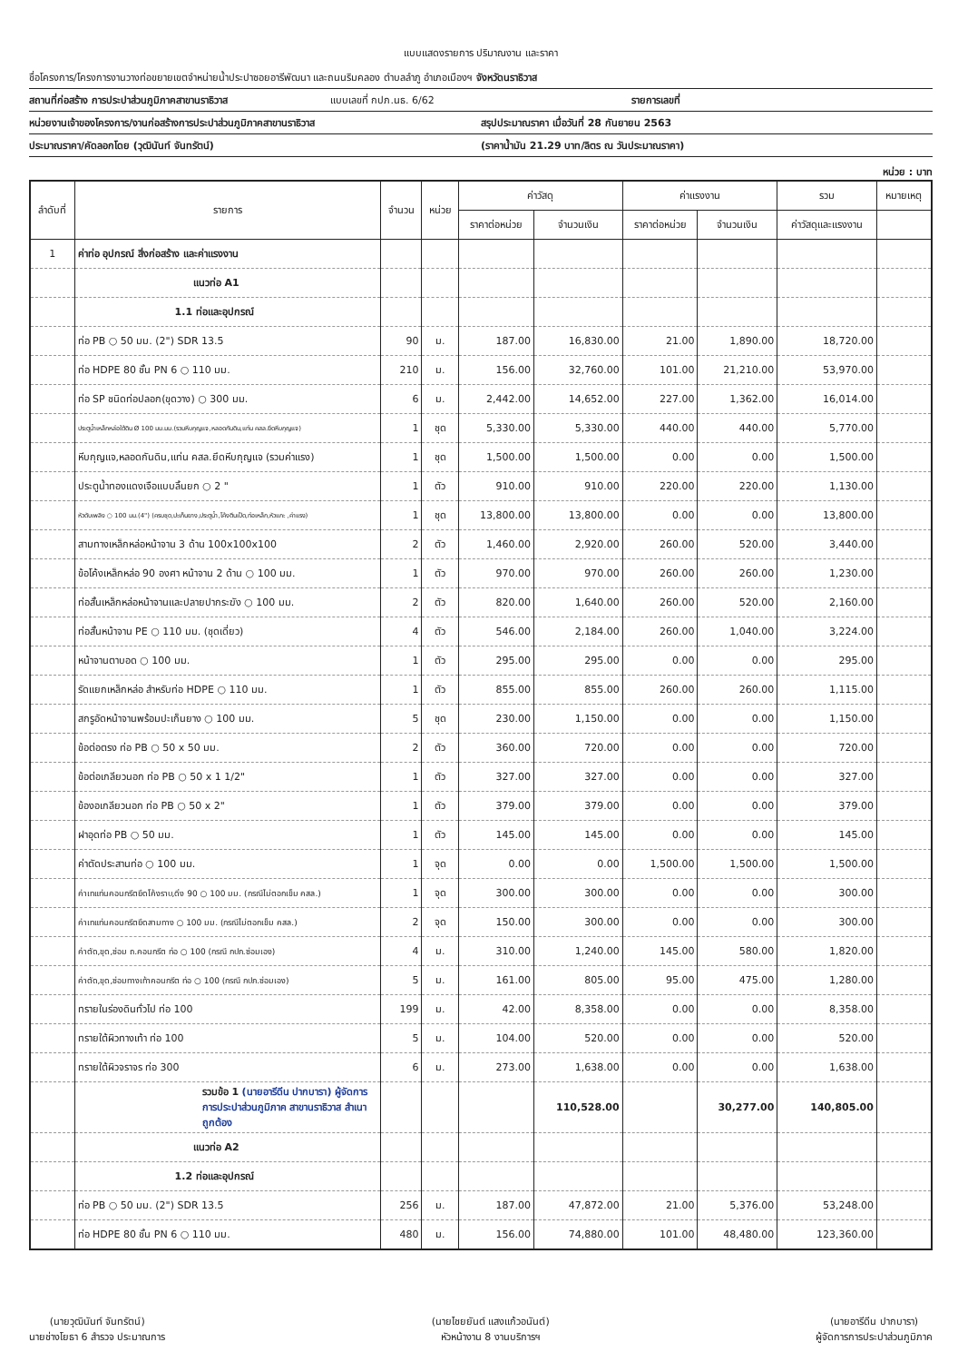แบบแสดงรายการ ปริมาณงาน และราคา
ชื่อโครงการ/โครงการงานวางท่อขยายเขตจำหน่ายน้ำประปาซอยอารีพัฒนา และถนนริมคลอง ตำบลลำภู อำเภอเมืองฯ จังหวัดนราธิวาส
สถานที่ก่อสร้าง การประปาส่วนภูมิภาคสาขานราธิวาส
แบบเลขที่ กปภ.นธ. 6/62 รายการเลขที่
หน่วยงานเจ้าของโครงการ/งานก่อสร้างการประปาส่วนภูมิภาคสาขานราธิวาส
สรุปประมาณราคา เมื่อวันที่ 28 กันยายน 2563
ประมาณราคา/คัดลอกโดย (วุฒินันท์ จันทรัตน์)
(ราคาน้ำมัน 21.29 บาท/ลิตร ณ วันประมาณราคา)
หน่วย : บาท
| ลำดับที่ | รายการ | จำนวน | หน่วย | ค่าวัสดุ | | ค่าแรงงาน | | รวม | หมายเหตุ |
| --- | --- | --- | --- | --- | --- | --- | --- | --- | --- |
| | | | | ราคาต่อหน่วย | จำนวนเงิน | ราคาต่อหน่วย | จำนวนเงิน | ค่าวัสดุและแรงงาน | |
| 1 | ค่าท่อ อุปกรณ์ สิ่งก่อสร้าง และค่าแรงงาน | | | | | | | | |
| | แนวท่อ A1 | | | | | | | | |
| | 1.1 ท่อและอุปกรณ์ | | | | | | | | |
| | ท่อ PB ○ 50 มม. (2") SDR 13.5 | 90 | ม. | 187.00 | 16,830.00 | 21.00 | 1,890.00 | 18,720.00 | |
| | ท่อ HDPE 80 ชั้น PN 6 ○ 110 มม. | 210 | ม. | 156.00 | 32,760.00 | 101.00 | 21,210.00 | 53,970.00 | |
| | ท่อ SP ชนิดท่อปลอก(ขุดวาง) ○ 300 มม. | 6 | ม. | 2,442.00 | 14,652.00 | 227.00 | 1,362.00 | 16,014.00 | |
| | ประตูน้ำเหล็กหล่อใต้ดิน Ø 100 มม.มม.(รวมหีบกุญแจ,หลอดกันดิน,แท่น คสล.ยึดหีบกุญแจ) | 1 | ชุด | 5,330.00 | 5,330.00 | 440.00 | 440.00 | 5,770.00 | |
| | หีบกุญแจ,หลอดกันดิน,แท่น คสล.ยึดหีบกุญแจ (รวมค่าแรง) | 1 | ชุด | 1,500.00 | 1,500.00 | 0.00 | 0.00 | 1,500.00 | |
| | ประตูน้ำทองแดงเจือแบบลิ้นยก ○ 2 " | 1 | ตัว | 910.00 | 910.00 | 220.00 | 220.00 | 1,130.00 | |
| | หัวดับเพลิง ○ 100 มม.(4") (ครบชุด,ปะเก็นยาง,ประตูน้ำ,โค้งตีนเป็ด,ท่อเหล็ก,หัวแกะ ,ค่าแรง) | 1 | ชุด | 13,800.00 | 13,800.00 | 0.00 | 0.00 | 13,800.00 | |
| | สามทางเหล็กหล่อหน้าจาน 3 ด้าน 100x100x100 | 2 | ตัว | 1,460.00 | 2,920.00 | 260.00 | 520.00 | 3,440.00 | |
| | ข้อโค้งเหล็กหล่อ 90 องศา หน้าจาน 2 ด้าน ○ 100 มม. | 1 | ตัว | 970.00 | 970.00 | 260.00 | 260.00 | 1,230.00 | |
| | ท่อสั้นเหล็กหล่อหน้าจานและปลายปากระฆัง ○ 100 มม. | 2 | ตัว | 820.00 | 1,640.00 | 260.00 | 520.00 | 2,160.00 | |
| | ท่อสั้นหน้าจาน PE ○ 110 มม. (ชุดเดี่ยว) | 4 | ตัว | 546.00 | 2,184.00 | 260.00 | 1,040.00 | 3,224.00 | |
| | หน้าจานตาบอด ○ 100 มม. | 1 | ตัว | 295.00 | 295.00 | 0.00 | 0.00 | 295.00 | |
| | รัดแยกเหล็กหล่อ สำหรับท่อ HDPE ○ 110 มม. | 1 | ตัว | 855.00 | 855.00 | 260.00 | 260.00 | 1,115.00 | |
| | สกรูอัดหน้าจานพร้อมปะเก็นยาง ○ 100 มม. | 5 | ชุด | 230.00 | 1,150.00 | 0.00 | 0.00 | 1,150.00 | |
| | ข้อต่อตรง ท่อ PB ○ 50 x 50 มม. | 2 | ตัว | 360.00 | 720.00 | 0.00 | 0.00 | 720.00 | |
| | ข้อต่อเกลียวนอก ท่อ PB ○ 50 x 1 1/2" | 1 | ตัว | 327.00 | 327.00 | 0.00 | 0.00 | 327.00 | |
| | ข้องอเกลียวนอก ท่อ PB ○ 50 x 2" | 1 | ตัว | 379.00 | 379.00 | 0.00 | 0.00 | 379.00 | |
| | ฝาอุดท่อ PB ○ 50 มม. | 1 | ตัว | 145.00 | 145.00 | 0.00 | 0.00 | 145.00 | |
| | ค่าตัดประสานท่อ ○ 100 มม. | 1 | จุด | 0.00 | 0.00 | 1,500.00 | 1,500.00 | 1,500.00 | |
| | ค่าเทแท่นคอนกรีตยึดโค้งราบ,ดิ่ง 90 ○ 100 มม. (กรณีไม่ตอกเข็ม คสล.) | 1 | จุด | 300.00 | 300.00 | 0.00 | 0.00 | 300.00 | |
| | ค่าเทแท่นคอนกรีตยึดสามทาง ○ 100 มม. (กรณีไม่ตอกเข็ม คสล.) | 2 | จุด | 150.00 | 300.00 | 0.00 | 0.00 | 300.00 | |
| | ค่าตัด,ขุด,ซ่อม ถ.คอนกรีต ท่อ ○ 100 (กรณี กปภ.ซ่อมเอง) | 4 | ม. | 310.00 | 1,240.00 | 145.00 | 580.00 | 1,820.00 | |
| | ค่าตัด,ขุด,ซ่อมทางเท้าคอนกรีต ท่อ ○ 100 (กรณี กปภ.ซ่อมเอง) | 5 | ม. | 161.00 | 805.00 | 95.00 | 475.00 | 1,280.00 | |
| | ทรายในร่องดินทั่วไป ท่อ 100 | 199 | ม. | 42.00 | 8,358.00 | 0.00 | 0.00 | 8,358.00 | |
| | ทรายใต้ผิวทางเท้า ท่อ 100 | 5 | ม. | 104.00 | 520.00 | 0.00 | 0.00 | 520.00 | |
| | ทรายใต้ผิวจราจร ท่อ 300 | 6 | ม. | 273.00 | 1,638.00 | 0.00 | 0.00 | 1,638.00 | |
| | รวมข้อ 1 (นายอารีดีน ปากบารา) ผู้จัดการการประปาส่วนภูมิภาค สาขานราธิวาส สำเนาถูกต้อง | | | | 110,528.00 | | 30,277.00 | 140,805.00 | |
| | แนวท่อ A2 | | | | | | | | |
| | 1.2 ท่อและอุปกรณ์ | | | | | | | | |
| | ท่อ PB ○ 50 มม. (2") SDR 13.5 | 256 | ม. | 187.00 | 47,872.00 | 21.00 | 5,376.00 | 53,248.00 | |
| | ท่อ HDPE 80 ชั้น PN 6 ○ 110 มม. | 480 | ม. | 156.00 | 74,880.00 | 101.00 | 48,480.00 | 123,360.00 | |
(นายวุฒินันท์ จันทรัตน์)
นายช่างโยธา 6 สำรวจ ประมาณการ
(นายไชยยันต์ แสงแก้วอนันต์)
หัวหน้างาน 8 งานบริการฯ
(นายอารีดีน ปากบารา)
ผู้จัดการการประปาส่วนภูมิภาค